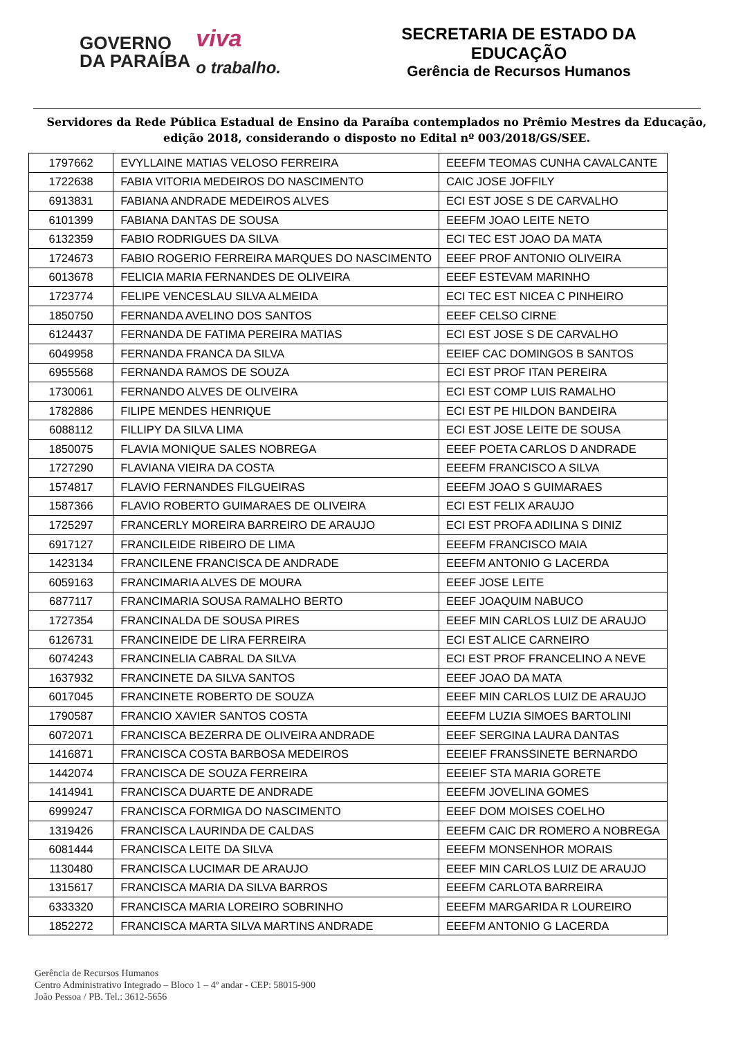GOVERNO
DA PARAÍBA
viva
o trabalho.
SECRETARIA DE ESTADO DA EDUCAÇÃO
Gerência de Recursos Humanos
Servidores da Rede Pública Estadual de Ensino da Paraíba contemplados no Prêmio Mestres da Educação, edição 2018, considerando o disposto no Edital nº 003/2018/GS/SEE.
| 1797662 | EVYLLAINE MATIAS VELOSO FERREIRA | EEEFM TEOMAS CUNHA CAVALCANTE |
| 1722638 | FABIA VITORIA MEDEIROS DO NASCIMENTO | CAIC JOSE JOFFILY |
| 6913831 | FABIANA ANDRADE MEDEIROS ALVES | ECI EST JOSE S DE CARVALHO |
| 6101399 | FABIANA DANTAS DE SOUSA | EEEFM JOAO LEITE NETO |
| 6132359 | FABIO RODRIGUES DA SILVA | ECI TEC EST JOAO DA MATA |
| 1724673 | FABIO ROGERIO FERREIRA MARQUES DO NASCIMENTO | EEEF PROF ANTONIO OLIVEIRA |
| 6013678 | FELICIA MARIA FERNANDES DE OLIVEIRA | EEEF ESTEVAM MARINHO |
| 1723774 | FELIPE VENCESLAU SILVA ALMEIDA | ECI TEC EST NICEA C PINHEIRO |
| 1850750 | FERNANDA AVELINO DOS SANTOS | EEEF CELSO CIRNE |
| 6124437 | FERNANDA DE FATIMA PEREIRA MATIAS | ECI EST JOSE S DE CARVALHO |
| 6049958 | FERNANDA FRANCA DA SILVA | EEIEF CAC DOMINGOS B SANTOS |
| 6955568 | FERNANDA RAMOS DE SOUZA | ECI EST PROF ITAN PEREIRA |
| 1730061 | FERNANDO ALVES DE OLIVEIRA | ECI EST COMP LUIS RAMALHO |
| 1782886 | FILIPE MENDES HENRIQUE | ECI EST PE HILDON BANDEIRA |
| 6088112 | FILLIPY DA SILVA LIMA | ECI EST JOSE LEITE DE SOUSA |
| 1850075 | FLAVIA MONIQUE SALES NOBREGA | EEEF POETA CARLOS D ANDRADE |
| 1727290 | FLAVIANA VIEIRA DA COSTA | EEEFM FRANCISCO A SILVA |
| 1574817 | FLAVIO FERNANDES FILGUEIRAS | EEEFM JOAO S GUIMARAES |
| 1587366 | FLAVIO ROBERTO GUIMARAES DE OLIVEIRA | ECI EST FELIX ARAUJO |
| 1725297 | FRANCERLY MOREIRA BARREIRO DE ARAUJO | ECI EST PROFA ADILINA S DINIZ |
| 6917127 | FRANCILEIDE RIBEIRO DE LIMA | EEEFM FRANCISCO MAIA |
| 1423134 | FRANCILENE FRANCISCA DE ANDRADE | EEEFM ANTONIO G LACERDA |
| 6059163 | FRANCIMARIA ALVES DE MOURA | EEEF JOSE LEITE |
| 6877117 | FRANCIMARIA SOUSA RAMALHO BERTO | EEEF JOAQUIM NABUCO |
| 1727354 | FRANCINALDA DE SOUSA PIRES | EEEF MIN CARLOS LUIZ DE ARAUJO |
| 6126731 | FRANCINEIDE DE LIRA FERREIRA | ECI EST ALICE CARNEIRO |
| 6074243 | FRANCINELIA CABRAL DA SILVA | ECI EST PROF FRANCELINO A NEVE |
| 1637932 | FRANCINETE DA SILVA SANTOS | EEEF JOAO DA MATA |
| 6017045 | FRANCINETE ROBERTO DE SOUZA | EEEF MIN CARLOS LUIZ DE ARAUJO |
| 1790587 | FRANCIO XAVIER SANTOS COSTA | EEEFM LUZIA SIMOES BARTOLINI |
| 6072071 | FRANCISCA BEZERRA DE OLIVEIRA ANDRADE | EEEF SERGINA LAURA DANTAS |
| 1416871 | FRANCISCA COSTA BARBOSA MEDEIROS | EEEIEF FRANSSINETE BERNARDO |
| 1442074 | FRANCISCA DE SOUZA FERREIRA | EEEIEF STA MARIA GORETE |
| 1414941 | FRANCISCA DUARTE DE ANDRADE | EEEFM JOVELINA GOMES |
| 6999247 | FRANCISCA FORMIGA DO NASCIMENTO | EEEF DOM MOISES COELHO |
| 1319426 | FRANCISCA LAURINDA DE CALDAS | EEEFM CAIC DR ROMERO A NOBREGA |
| 6081444 | FRANCISCA LEITE DA SILVA | EEEFM MONSENHOR MORAIS |
| 1130480 | FRANCISCA LUCIMAR DE ARAUJO | EEEF MIN CARLOS LUIZ DE ARAUJO |
| 1315617 | FRANCISCA MARIA DA SILVA BARROS | EEEFM CARLOTA BARREIRA |
| 6333320 | FRANCISCA MARIA LOREIRO SOBRINHO | EEEFM MARGARIDA R LOUREIRO |
| 1852272 | FRANCISCA MARTA SILVA MARTINS ANDRADE | EEEFM ANTONIO G LACERDA |
Gerência de Recursos Humanos
Centro Administrativo Integrado – Bloco 1 – 4º andar - CEP: 58015-900
João Pessoa / PB. Tel.: 3612-5656